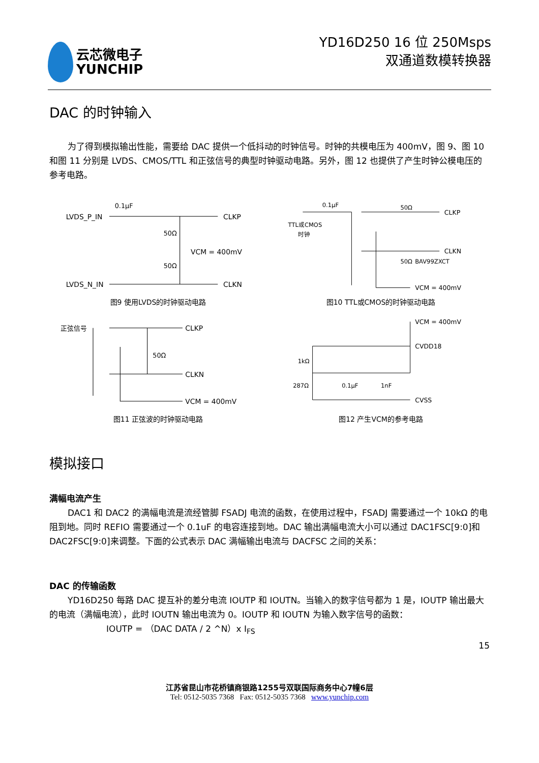云芯微电子
YUNCHIP
YD16D250 16 位 250Msps
双通道数模转换器
DAC 的时钟输入
为了得到模拟输出性能，需要给 DAC 提供一个低抖动的时钟信号。时钟的共模电压为 400mV，图 9、图 10 和图 11 分别是 LVDS、CMOS/TTL 和正弦信号的典型时钟驱动电路。另外，图 12 也提供了产生时钟公模电压的参考电路。
LVDS_P_IN
0.1μF
CLKP
50Ω
VCM = 400mV
50Ω
LVDS_N_IN
CLKN
图9 使用LVDS的时钟驱动电路
TTL或CMOS
时钟
0.1μF
50Ω
CLKP
CLKN
50Ω
BAV99ZXCT
VCM = 400mV
图10 TTL或CMOS的时钟驱动电路
正弦信号
CLKP
50Ω
CLKN
VCM = 400mV
图11 正弦波的时钟驱动电路
VCM = 400mV
CVDD18
1kΩ
287Ω
0.1μF
1nF
CVSS
图12 产生VCM的参考电路
模拟接口
满幅电流产生
DAC1 和 DAC2 的满幅电流是流经管脚 FSADJ 电流的函数，在使用过程中，FSADJ 需要通过一个 10kΩ 的电阻到地。同时 REFIO 需要通过一个 0.1uF 的电容连接到地。DAC 输出满幅电流大小可以通过 DAC1FSC[9:0]和 DAC2FSC[9:0]来调整。下面的公式表示 DAC 满幅输出电流与 DACFSC 之间的关系：
DAC 的传输函数
YD16D250 每路 DAC 提互补的差分电流 IOUTP 和 IOUTN。当输入的数字信号都为 1 是，IOUTP 输出最大的电流（满幅电流），此时 IOUTN 输出电流为 0。IOUTP 和 IOUTN 为输入数字信号的函数：
IOUTP = （DAC DATA / 2 ^N）x I<sub>FS</sub>
15
江苏省昆山市花桥镇商银路1255号双联国际商务中心7幢6层
Tel: 0512-5035 7368 Fax: 0512-5035 7368 www.yunchip.com